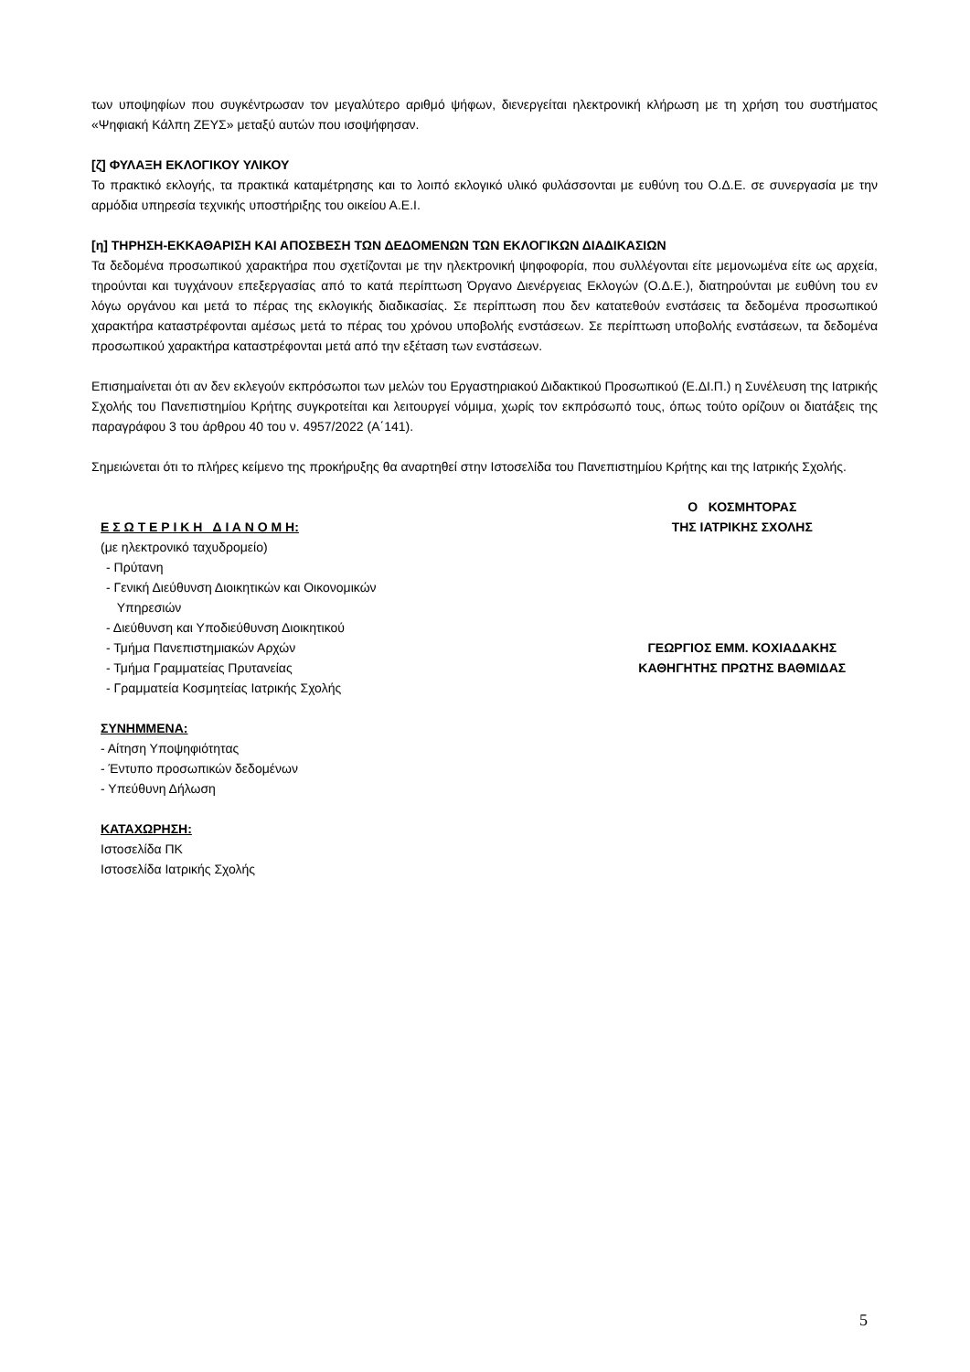των υποψηφίων που συγκέντρωσαν τον μεγαλύτερο αριθμό ψήφων, διενεργείται ηλεκτρονική κλήρωση με τη χρήση του συστήματος «Ψηφιακή Κάλπη ΖΕΥΣ» μεταξύ αυτών που ισοψήφησαν.
[ζ] ΦΥΛΑΞΗ ΕΚΛΟΓΙΚΟΥ ΥΛΙΚΟΥ
Το πρακτικό εκλογής, τα πρακτικά καταμέτρησης και το λοιπό εκλογικό υλικό φυλάσσονται με ευθύνη του Ο.Δ.Ε. σε συνεργασία με την αρμόδια υπηρεσία τεχνικής υποστήριξης του οικείου Α.Ε.Ι.
[η] ΤΗΡΗΣΗ-ΕΚΚΑΘΑΡΙΣΗ ΚΑΙ ΑΠΟΣΒΕΣΗ ΤΩΝ ΔΕΔΟΜΕΝΩΝ ΤΩΝ ΕΚΛΟΓΙΚΩΝ ΔΙΑΔΙΚΑΣΙΩΝ
Τα δεδομένα προσωπικού χαρακτήρα που σχετίζονται με την ηλεκτρονική ψηφοφορία, που συλλέγονται είτε μεμονωμένα είτε ως αρχεία, τηρούνται και τυγχάνουν επεξεργασίας από το κατά περίπτωση Όργανο Διενέργειας Εκλογών (Ο.Δ.Ε.), διατηρούνται με ευθύνη του εν λόγω οργάνου και μετά το πέρας της εκλογικής διαδικασίας. Σε περίπτωση που δεν κατατεθούν ενστάσεις τα δεδομένα προσωπικού χαρακτήρα καταστρέφονται αμέσως μετά το πέρας του χρόνου υποβολής ενστάσεων. Σε περίπτωση υποβολής ενστάσεων, τα δεδομένα προσωπικού χαρακτήρα καταστρέφονται μετά από την εξέταση των ενστάσεων.
Επισημαίνεται ότι αν δεν εκλεγούν εκπρόσωποι των μελών του Εργαστηριακού Διδακτικού Προσωπικού (Ε.ΔΙ.Π.) η Συνέλευση της Ιατρικής Σχολής του Πανεπιστημίου Κρήτης συγκροτείται και λειτουργεί νόμιμα, χωρίς τον εκπρόσωπό τους, όπως τούτο ορίζουν οι διατάξεις της παραγράφου 3 του άρθρου 40 του ν. 4957/2022 (Α΄141).
Σημειώνεται ότι το πλήρες κείμενο της προκήρυξης θα αναρτηθεί στην Ιστοσελίδα του Πανεπιστημίου Κρήτης και της Ιατρικής Σχολής.
Ε Σ Ω Τ Ε Ρ Ι Κ Η Δ Ι Α Ν Ο Μ Η:
(με ηλεκτρονικό ταχυδρομείο)
- Πρύτανη
- Γενική Διεύθυνση Διοικητικών και Οικονομικών
Υπηρεσιών
- Διεύθυνση και Υποδιεύθυνση Διοικητικού
- Τμήμα Πανεπιστημιακών Αρχών
- Τμήμα Γραμματείας Πρυτανείας
- Γραμματεία Κοσμητείας Ιατρικής Σχολής
ΣΥΝΗΜΜΕΝΑ:
- Αίτηση Υποψηφιότητας
- Έντυπο προσωπικών δεδομένων
- Υπεύθυνη Δήλωση
ΚΑΤΑΧΩΡΗΣΗ:
Ιστοσελίδα ΠΚ
Ιστοσελίδα Ιατρικής Σχολής
Ο ΚΟΣΜΗΤΟΡΑΣ
ΤΗΣ ΙΑΤΡΙΚΗΣ ΣΧΟΛΗΣ
ΓΕΩΡΓΙΟΣ ΕΜΜ. ΚΟΧΙΑΔΑΚΗΣ
ΚΑΘΗΓΗΤΗΣ ΠΡΩΤΗΣ ΒΑΘΜΙΔΑΣ
5